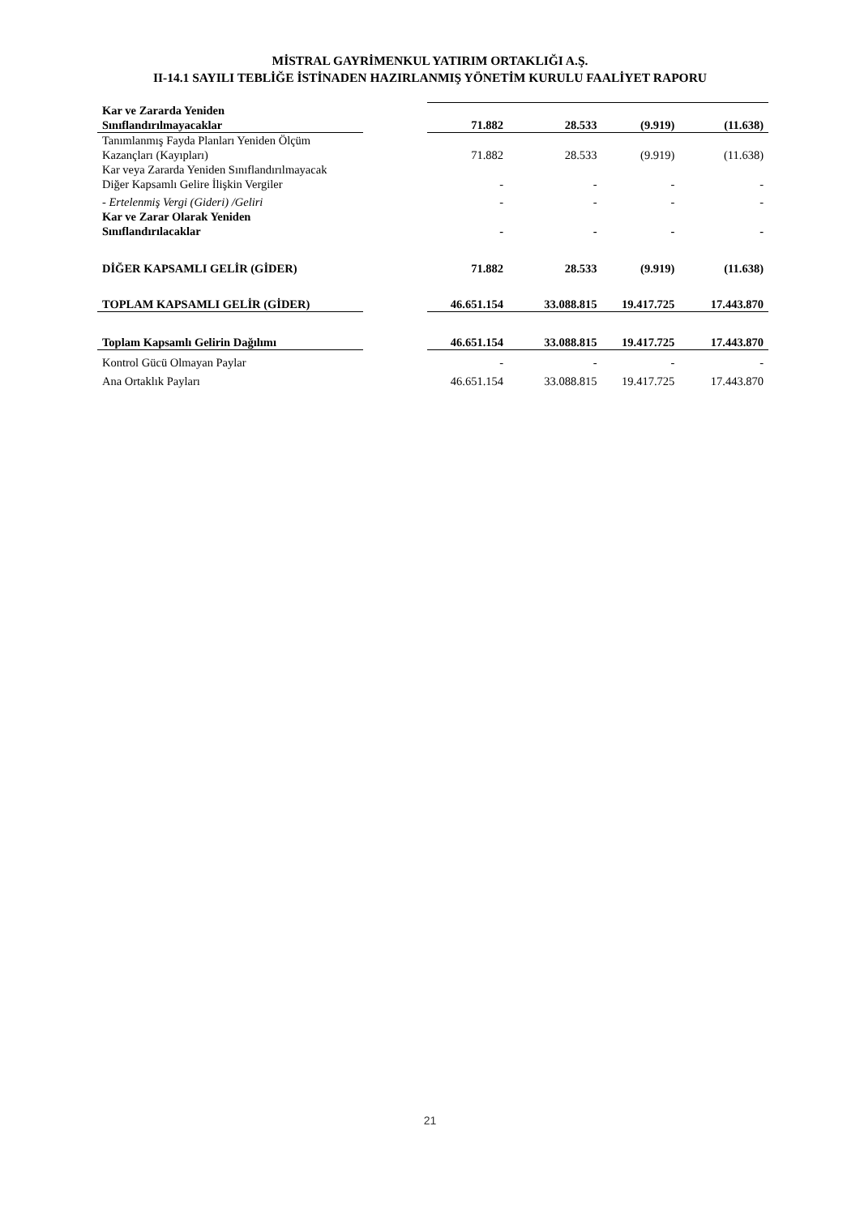MİSTRAL GAYRİMENKUL YATIRIM ORTAKLIĞI A.Ş.
II-14.1 SAYILI TEBLİĞE İSTİNADEN HAZIRLANMIŞ YÖNETİM KURULU FAALİYET RAPORU
| Kar ve Zararda Yeniden Sınıflandırılmayacaklar | | 71.882 | 28.533 | (9.919) | (11.638) |
| Tanımlanmış Fayda Planları Yeniden Ölçüm Kazançları (Kayıpları) | | 71.882 | 28.533 | (9.919) | (11.638) |
| Kar veya Zararda Yeniden Sınıflandırılmayacak Diğer Kapsamlı Gelire İlişkin Vergiler | | - | - | - | - |
| - Ertelenmiş Vergi (Gideri) /Geliri | | - | - | - | - |
| Kar ve Zarar Olarak Yeniden Sınıflandırılacaklar | | - | - | - | - |
| DİĞER KAPSAMLI GELİR (GİDER) | | 71.882 | 28.533 | (9.919) | (11.638) |
| TOPLAM KAPSAMLI GELİR (GİDER) | | 46.651.154 | 33.088.815 | 19.417.725 | 17.443.870 |
| Toplam Kapsamlı Gelirin Dağılımı | | 46.651.154 | 33.088.815 | 19.417.725 | 17.443.870 |
| Kontrol Gücü Olmayan Paylar | | - | - | - | - |
| Ana Ortaklık Payları | | 46.651.154 | 33.088.815 | 19.417.725 | 17.443.870 |
21